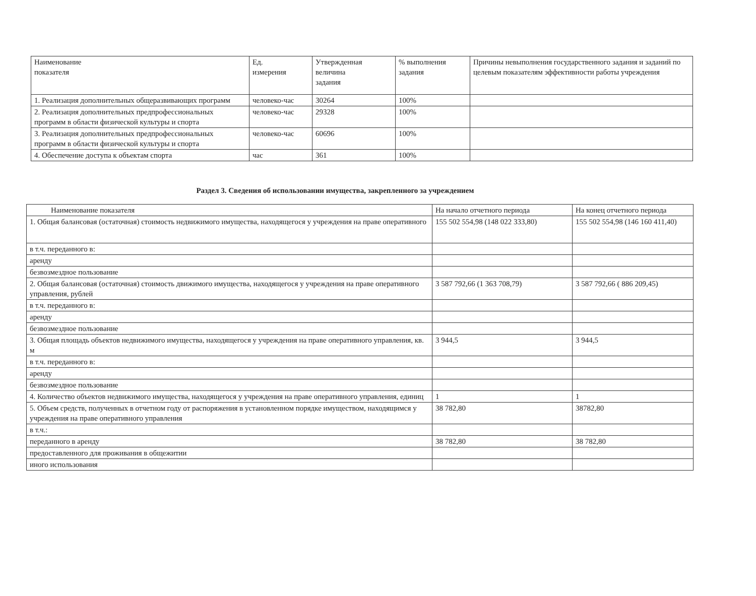| Наименование показателя | Ед. измерения | Утвержденная величина задания | % выполнения задания | Причины невыполнения государственного задания и заданий по целевым показателям эффективности работы учреждения |
| --- | --- | --- | --- | --- |
| 1. Реализация дополнительных общеразвивающих программ | человеко-час | 30264 | 100% | |
| 2. Реализация дополнительных предпрофессиональных программ в области физической культуры и спорта | человеко-час | 29328 | 100% | |
| 3. Реализация дополнительных предпрофессиональных программ в области физической культуры и спорта | человеко-час | 60696 | 100% | |
| 4. Обеспечение доступа к объектам спорта | час | 361 | 100% | |
Раздел 3. Сведения об использовании имущества, закрепленного за учреждением
| Наименование показателя | На начало отчетного периода | На конец отчетного периода |
| --- | --- | --- |
| 1. Общая балансовая (остаточная) стоимость недвижимого имущества, находящегося у учреждения на праве оперативного | 155 502 554,98 (148 022 333,80) | 155 502 554,98 (146 160 411,40) |
| в т.ч. переданного в: | | |
| аренду | | |
| безвозмездное пользование | | |
| 2. Общая балансовая (остаточная) стоимость движимого имущества, находящегося у учреждения на праве оперативного управления, рублей | 3 587 792,66 (1 363 708,79) | 3 587 792,66 ( 886 209,45) |
| в т.ч. переданного в: | | |
| аренду | | |
| безвозмездное пользование | | |
| 3. Общая площадь объектов недвижимого имущества, находящегося у учреждения на праве оперативного управления, кв. м | 3 944,5 | 3 944,5 |
| в т.ч. переданного в: | | |
| аренду | | |
| безвозмездное пользование | | |
| 4. Количество объектов недвижимого имущества, находящегося у учреждения на праве оперативного управления, единиц | 1 | 1 |
| 5. Объем средств, полученных в отчетном году от распоряжения в установленном порядке имуществом, находящимся у учреждения на праве оперативного управления | 38 782,80 | 38782,80 |
| в т.ч.: | | |
| переданного в аренду | 38 782,80 | 38 782,80 |
| предоставленного для проживания в общежитии | | |
| иного использования | | |